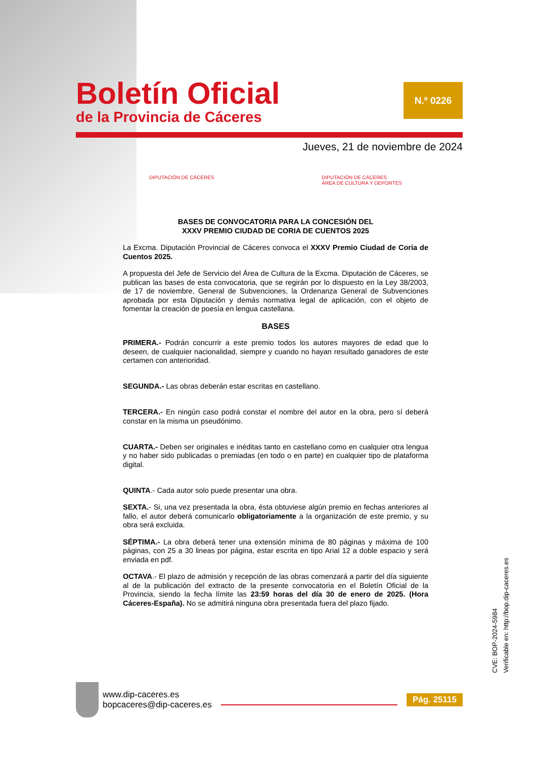Boletín Oficial
de la Provincia de Cáceres
N.º 0226
Jueves, 21 de noviembre de 2024
DIPUTACIÓN DE CÁCERES DIPUTACIÓN DE CÁCERES
ÁREA DE CULTURA Y DEPORTES
BASES DE CONVOCATORIA PARA LA CONCESIÓN DEL
XXXV PREMIO CIUDAD DE CORIA DE CUENTOS 2025
La Excma. Diputación Provincial de Cáceres convoca el XXXV Premio Ciudad de Coria de Cuentos 2025.
A propuesta del Jefe de Servicio del Área de Cultura de la Excma. Diputación de Cáceres, se publican las bases de esta convocatoria, que se regirán por lo dispuesto en la Ley 38/2003, de 17 de noviembre, General de Subvenciones, la Ordenanza General de Subvenciones aprobada por esta Diputación y demás normativa legal de aplicación, con el objeto de fomentar la creación de poesía en lengua castellana.
BASES
PRIMERA.- Podrán concurrir a este premio todos los autores mayores de edad que lo deseen, de cualquier nacionalidad, siempre y cuando no hayan resultado ganadores de este certamen con anterioridad.
SEGUNDA.- Las obras deberán estar escritas en castellano.
TERCERA.- En ningún caso podrá constar el nombre del autor en la obra, pero sí deberá constar en la misma un pseudónimo.
CUARTA.- Deben ser originales e inéditas tanto en castellano como en cualquier otra lengua y no haber sido publicadas o premiadas (en todo o en parte) en cualquier tipo de plataforma digital.
QUINTA.- Cada autor solo puede presentar una obra.
SEXTA.- Si, una vez presentada la obra, ésta obtuviese algún premio en fechas anteriores al fallo, el autor deberá comunicarlo obligatoriamente a la organización de este premio, y su obra será excluida.
SÉPTIMA.- La obra deberá tener una extensión mínima de 80 páginas y máxima de 100 páginas, con 25 a 30 lineas por página, estar escrita en tipo Arial 12 a doble espacio y será enviada en pdf.
OCTAVA.- El plazo de admisión y recepción de las obras comenzará a partir del día siguiente al de la publicación del extracto de la presente convocatoria en el Boletín Oficial de la Provincia, siendo la fecha límite las 23:59 horas del día 30 de enero de 2025. (Hora Cáceres-España). No se admitirá ninguna obra presentada fuera del plazo fijado.
CVE: BOP-2024-5984
Verificable en: http://bop.dip-caceres.es
www.dip-caceres.es
bopcaceres@dip-caceres.es
Pág. 25115